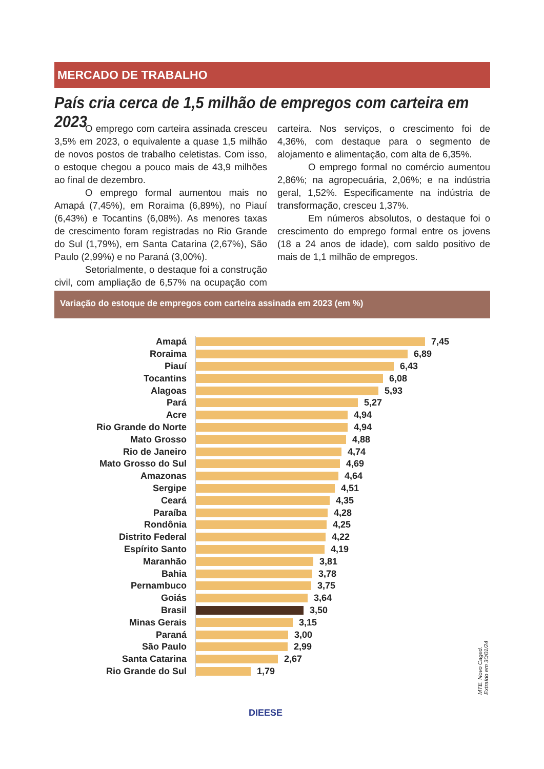MERCADO DE TRABALHO
País cria cerca de 1,5 milhão de empregos com carteira em 2023
O emprego com carteira assinada cresceu 3,5% em 2023, o equivalente a quase 1,5 milhão de novos postos de trabalho celetistas. Com isso, o estoque chegou a pouco mais de 43,9 milhões ao final de dezembro.
O emprego formal aumentou mais no Amapá (7,45%), em Roraima (6,89%), no Piauí (6,43%) e Tocantins (6,08%). As menores taxas de crescimento foram registradas no Rio Grande do Sul (1,79%), em Santa Catarina (2,67%), São Paulo (2,99%) e no Paraná (3,00%).
Setorialmente, o destaque foi a construção civil, com ampliação de 6,57% na ocupação com carteira. Nos serviços, o crescimento foi de 4,36%, com destaque para o segmento de alojamento e alimentação, com alta de 6,35%.
O emprego formal no comércio aumentou 2,86%; na agropecuária, 2,06%; e na indústria geral, 1,52%. Especificamente na indústria de transformação, cresceu 1,37%.
Em números absolutos, o destaque foi o crescimento do emprego formal entre os jovens (18 a 24 anos de idade), com saldo positivo de mais de 1,1 milhão de empregos.
Variação do estoque de empregos com carteira assinada em 2023 (em %)
Amapá
7,45
Roraima
6,89
Piauí
6,43
Tocantins
6,08
Alagoas
5,93
Pará
5,27
Acre
4,94
Rio Grande do Norte
4,94
Mato Grosso
4,88
Rio de Janeiro
4,74
Mato Grosso do Sul
4,69
Amazonas
4,64
Sergipe
4,51
Ceará
4,35
Paraíba
4,28
Rondônia
4,25
Distrito Federal
4,22
Espírito Santo
4,19
Maranhão
3,81
Bahia
3,78
Pernambuco
3,75
Goiás
3,64
Brasil
3,50
Minas Gerais
3,15
Paraná
3,00
São Paulo
2,99
Santa Catarina
2,67
Rio Grande do Sul
1,79
MTE. Novo Caged. Extraído em 30/01/24
DIEESE